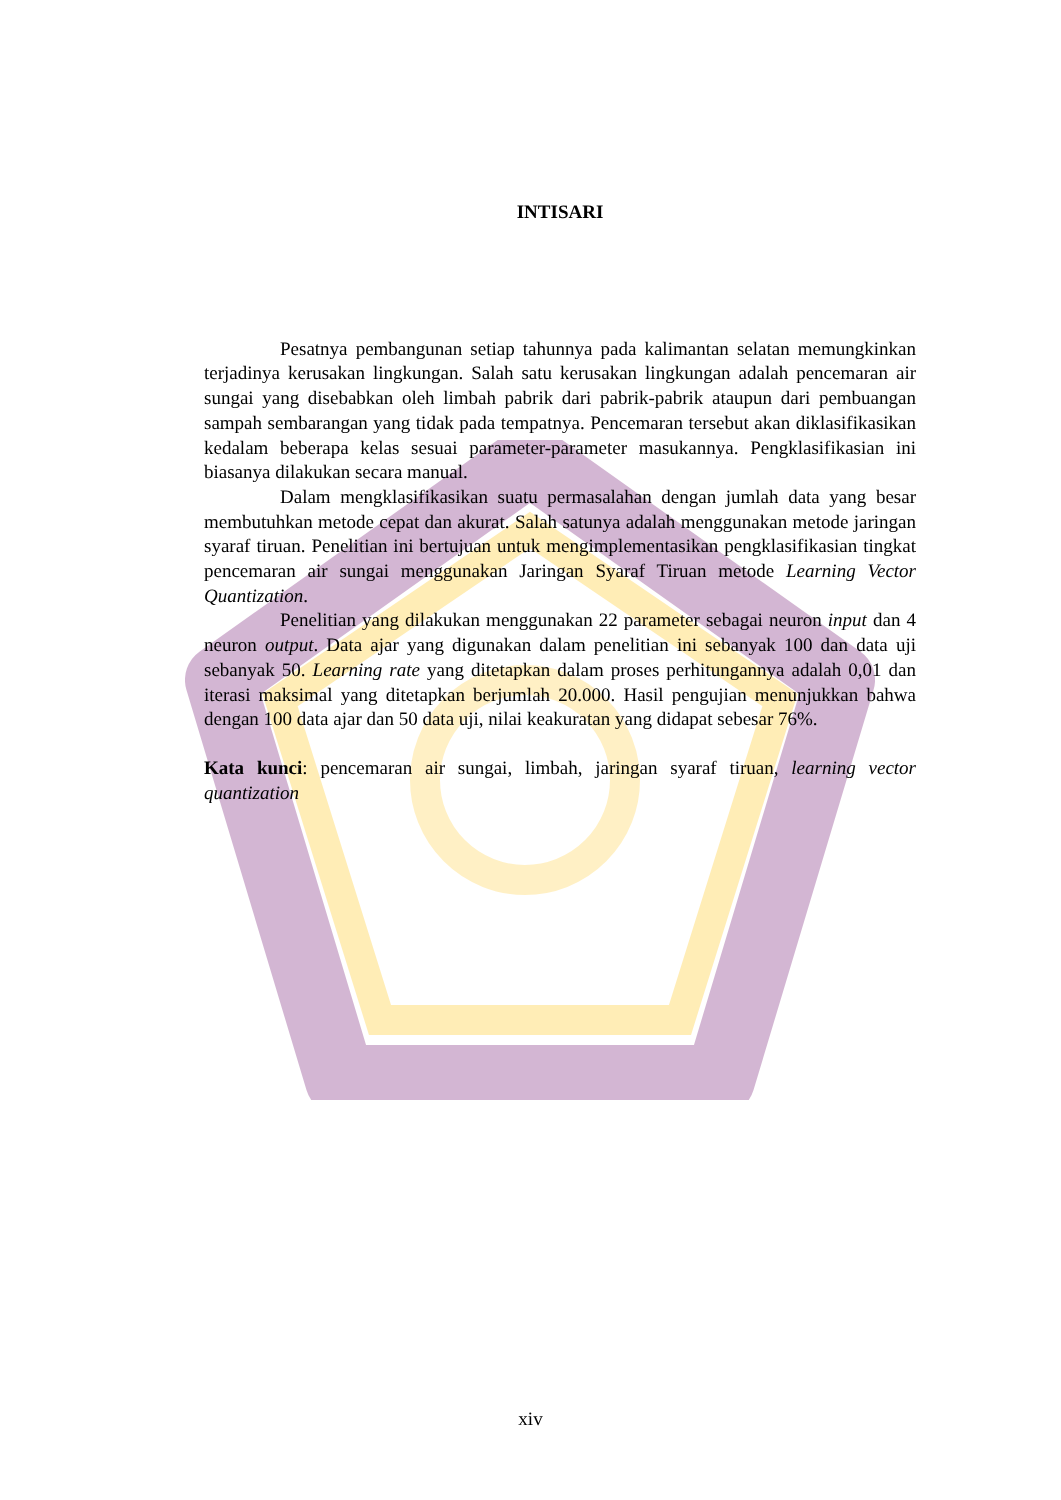INTISARI
Pesatnya pembangunan setiap tahunnya pada kalimantan selatan memungkinkan terjadinya kerusakan lingkungan. Salah satu kerusakan lingkungan adalah pencemaran air sungai yang disebabkan oleh limbah pabrik dari pabrik-pabrik ataupun dari pembuangan sampah sembarangan yang tidak pada tempatnya. Pencemaran tersebut akan diklasifikasikan kedalam beberapa kelas sesuai parameter-parameter masukannya. Pengklasifikasian ini biasanya dilakukan secara manual.
Dalam mengklasifikasikan suatu permasalahan dengan jumlah data yang besar membutuhkan metode cepat dan akurat. Salah satunya adalah menggunakan metode jaringan syaraf tiruan. Penelitian ini bertujuan untuk mengimplementasikan pengklasifikasian tingkat pencemaran air sungai menggunakan Jaringan Syaraf Tiruan metode Learning Vector Quantization.
Penelitian yang dilakukan menggunakan 22 parameter sebagai neuron input dan 4 neuron output. Data ajar yang digunakan dalam penelitian ini sebanyak 100 dan data uji sebanyak 50. Learning rate yang ditetapkan dalam proses perhitungannya adalah 0,01 dan iterasi maksimal yang ditetapkan berjumlah 20.000. Hasil pengujian menunjukkan bahwa dengan 100 data ajar dan 50 data uji, nilai keakuratan yang didapat sebesar 76%.
Kata kunci: pencemaran air sungai, limbah, jaringan syaraf tiruan, learning vector quantization
xiv